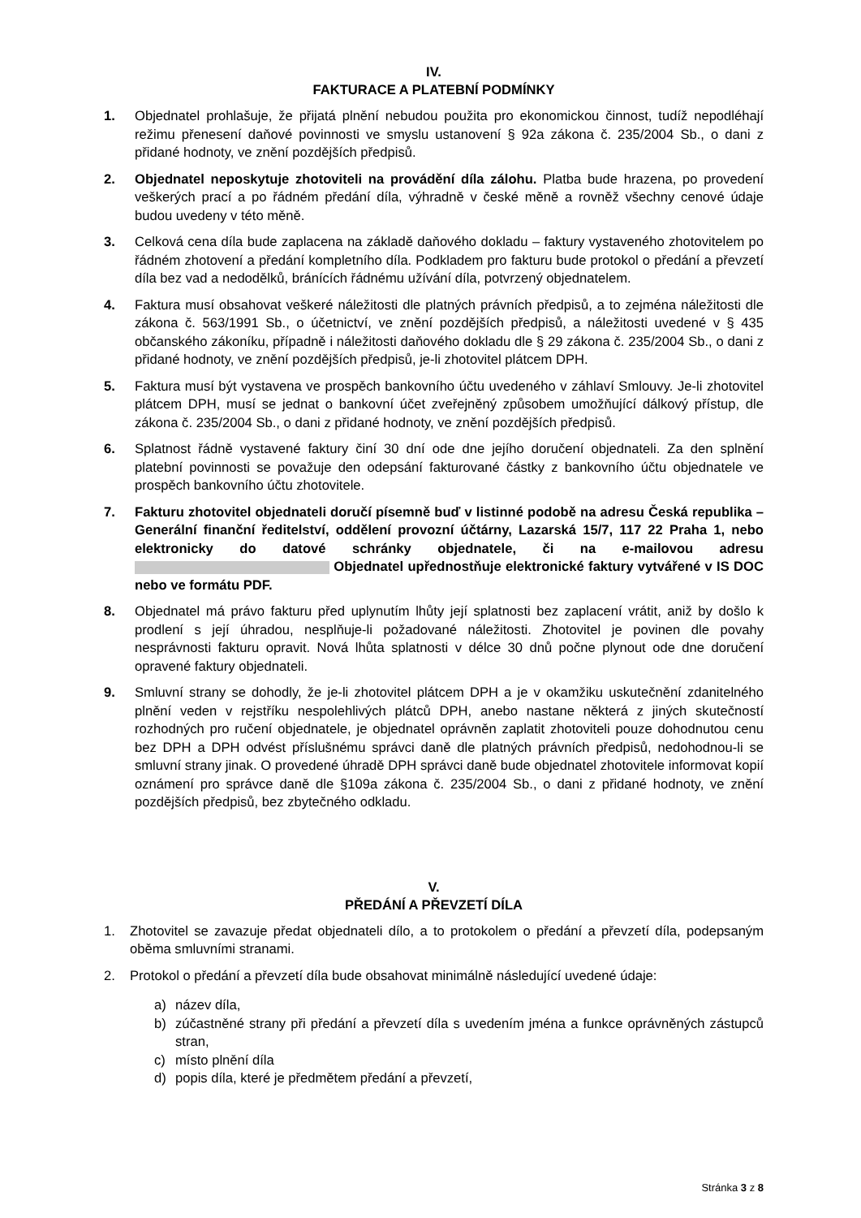IV.
FAKTURACE A PLATEBNÍ PODMÍNKY
1. Objednatel prohlašuje, že přijatá plnění nebudou použita pro ekonomickou činnost, tudíž nepodléhají režimu přenesení daňové povinnosti ve smyslu ustanovení § 92a zákona č. 235/2004 Sb., o dani z přidané hodnoty, ve znění pozdějších předpisů.
2. Objednatel neposkytuje zhotoviteli na provádění díla zálohu. Platba bude hrazena, po provedení veškerých prací a po řádném předání díla, výhradně v české měně a rovněž všechny cenové údaje budou uvedeny v této měně.
3. Celková cena díla bude zaplacena na základě daňového dokladu – faktury vystaveného zhotovitelem po řádném zhotovení a předání kompletního díla. Podkladem pro fakturu bude protokol o předání a převzetí díla bez vad a nedodělků, bránících řádnému užívání díla, potvrzený objednatelem.
4. Faktura musí obsahovat veškeré náležitosti dle platných právních předpisů, a to zejména náležitosti dle zákona č. 563/1991 Sb., o účetnictví, ve znění pozdějších předpisů, a náležitosti uvedené v § 435 občanského zákoníku, případně i náležitosti daňového dokladu dle § 29 zákona č. 235/2004 Sb., o dani z přidané hodnoty, ve znění pozdějších předpisů, je-li zhotovitel plátcem DPH.
5. Faktura musí být vystavena ve prospěch bankovního účtu uvedeného v záhlaví Smlouvy. Je-li zhotovitel plátcem DPH, musí se jednat o bankovní účet zveřejněný způsobem umožňující dálkový přístup, dle zákona č. 235/2004 Sb., o dani z přidané hodnoty, ve znění pozdějších předpisů.
6. Splatnost řádně vystavené faktury činí 30 dní ode dne jejího doručení objednateli. Za den splnění platební povinnosti se považuje den odepsání fakturované částky z bankovního účtu objednatele ve prospěch bankovního účtu zhotovitele.
7. Fakturu zhotovitel objednateli doručí písemně buď v listinné podobě na adresu Česká republika – Generální finanční ředitelství, oddělení provozní účtárny, Lazarská 15/7, 117 22 Praha 1, nebo elektronicky do datové schránky objednatele, či na e-mailovou adresu Objednatel upřednostňuje elektronické faktury vytvářené v IS DOC nebo ve formátu PDF.
8. Objednatel má právo fakturu před uplynutím lhůty její splatnosti bez zaplacení vrátit, aniž by došlo k prodlení s její úhradou, nesplňuje-li požadované náležitosti. Zhotovitel je povinen dle povahy nesprávnosti fakturu opravit. Nová lhůta splatnosti v délce 30 dnů počne plynout ode dne doručení opravené faktury objednateli.
9. Smluvní strany se dohodly, že je-li zhotovitel plátcem DPH a je v okamžiku uskutečnění zdanitelného plnění veden v rejstříku nespolehlivých plátců DPH, anebo nastane některá z jiných skutečností rozhodných pro ručení objednatele, je objednatel oprávněn zaplatit zhotoviteli pouze dohodnutou cenu bez DPH a DPH odvést příslušnému správci daně dle platných právních předpisů, nedohodnou-li se smluvní strany jinak. O provedené úhradě DPH správci daně bude objednatel zhotovitele informovat kopií oznámení pro správce daně dle §109a zákona č. 235/2004 Sb., o dani z přidané hodnoty, ve znění pozdějších předpisů, bez zbytečného odkladu.
V.
PŘEDÁNÍ A PŘEVZETÍ DÍLA
1. Zhotovitel se zavazuje předat objednateli dílo, a to protokolem o předání a převzetí díla, podepsaným oběma smluvními stranami.
2. Protokol o předání a převzetí díla bude obsahovat minimálně následující uvedené údaje:
a) název díla,
b) zúčastněné strany při předání a převzetí díla s uvedením jména a funkce oprávněných zástupců stran,
c) místo plnění díla
d) popis díla, které je předmětem předání a převzetí,
Stránka 3 z 8